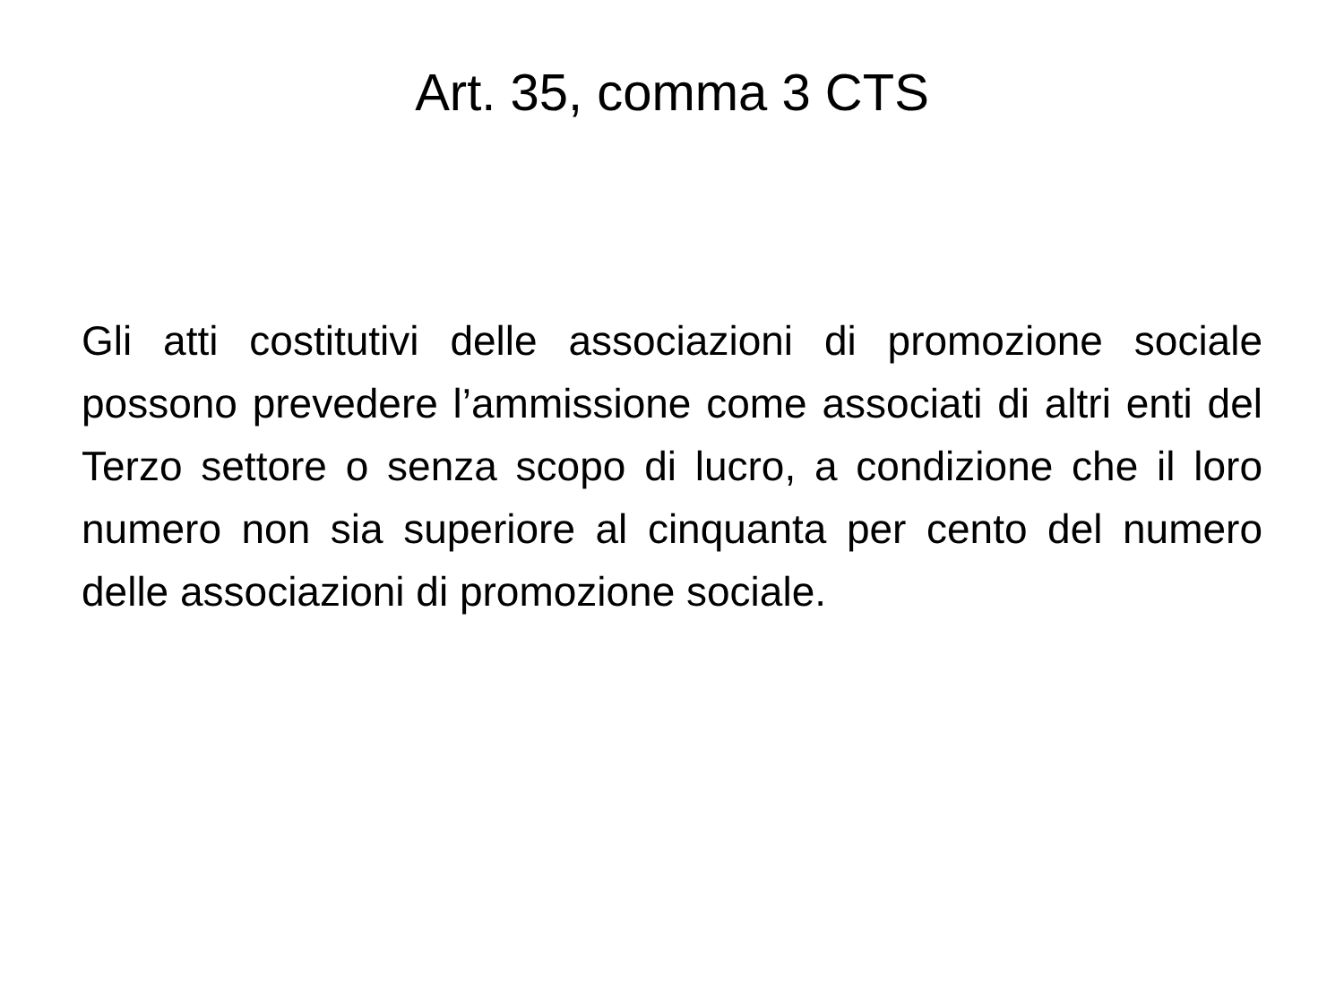Art. 35, comma 3 CTS
Gli atti costitutivi delle associazioni di promozione sociale possono prevedere l’ammissione come associati di altri enti del Terzo settore o senza scopo di lucro, a condizione che il loro numero non sia superiore al cinquanta per cento del numero delle associazioni di promozione sociale.